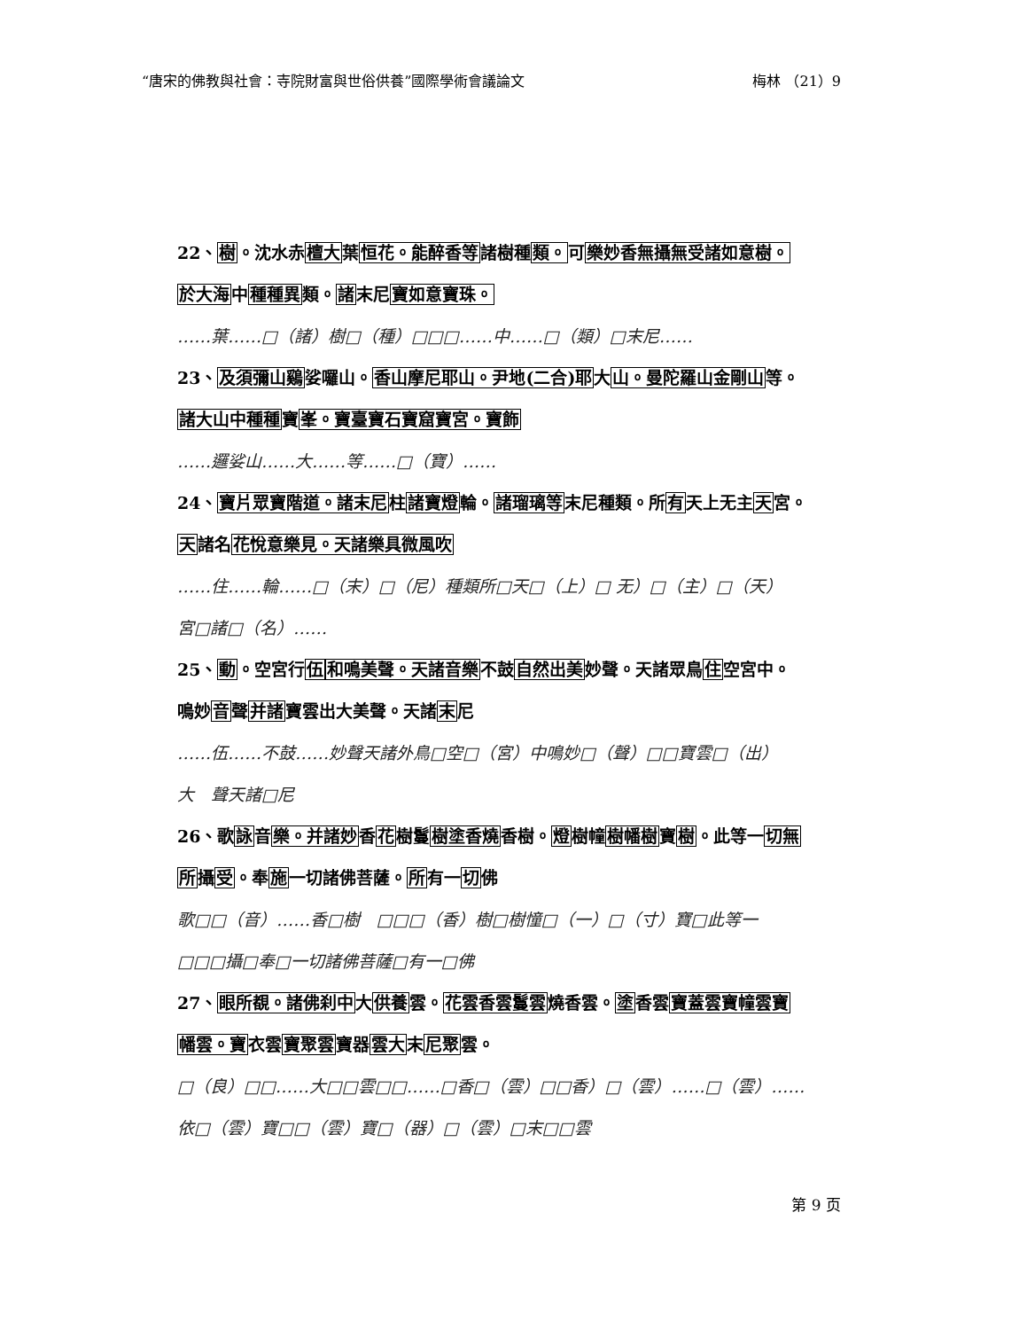“唐宋的佛教與社會：寺院財富與世俗供養”國際學術會議論文 梅林 （21）9
22、樹。沈水赤檀大葉恒花。能醉香等諸樹種類。可樂妙香無攝無受諸如意樹。
於大海中種種異類。諸末尼寶如意寶珠。
……葉……□（諸）樹□（種）□□□……中……□（類）□末尼……
23、及須彌山鷄娑囉山。香山摩尼耶山。尹地(二合)耶大山。曼陀羅山金剛山等。
諸大山中種種寶峯。寶臺寶石寶窟寶宮。寶飾
……邏娑山……大……等……□（寶）……
24、寶片眾寶階道。諸末尼柱諸寶燈輪。諸瑠璃等末尼種類。所有天上无主天宮。
天諸名花悅意樂見。天諸樂具微風吹
……住……輪……□（末）□（尼）種類所□天□（上）□ 无）□（主）□（天）
宮□諸□（名）……
25、動。空宮行伍和鳴美聲。天諸音樂不鼓自然出美妙聲。天諸眾鳥住空宮中。
鳴妙音聲并諸寶雲出大美聲。天諸末尼
……伍……不鼓……妙聲天諸外鳥□空□（宮）中鳴妙□（聲）□□寶雲□（出）
大　聲天諸□尼
26、歌詠音樂。并諸妙香花樹鬘樹塗香燒香樹。燈樹幢樹幡樹寶樹。此等一切無
所攝受。奉施一切諸佛菩薩。所有一切佛
歌□□（音）……香□樹　□□□（香）樹□樹憧□（一）□（寸）寶□此等一
□□□攝□奉□一切諸佛菩薩□有一□佛
27、眼所覩。諸佛刹中大供養雲。花雲香雲鬘雲燒香雲。塗香雲寶蓋雲寶幢雲寶
幡雲。寶衣雲寶聚雲寶器雲大末尼聚雲。
□（良）□□……大□□雲□□……□香□（雲）□□香）□（雲）……□（雲）……
依□（雲）寶□□（雲）寶□（器）□（雲）□末□□雲
第 9 页